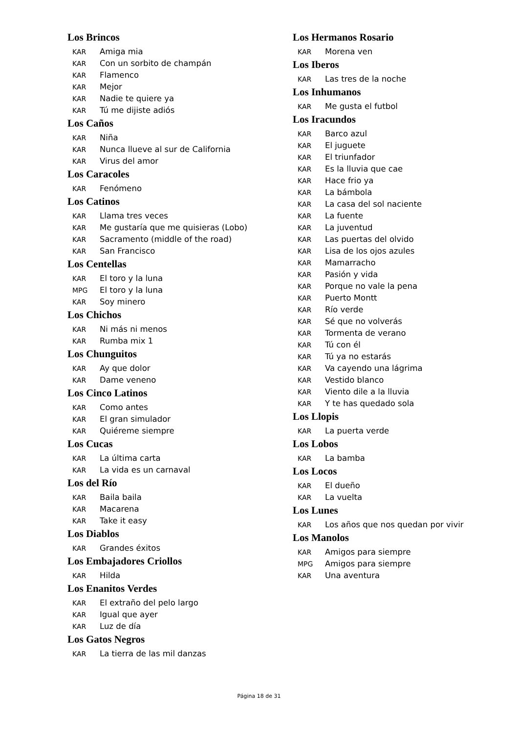Los Brincos
KAR Amiga mia
KAR Con un sorbito de champán
KAR Flamenco
KAR Mejor
KAR Nadie te quiere ya
KAR Tú me dijiste adiós
Los Caños
KAR Niña
KAR Nunca llueve al sur de California
KAR Virus del amor
Los Caracoles
KAR Fenómeno
Los Catinos
KAR Llama tres veces
KAR Me gustaría que me quisieras (Lobo)
KAR Sacramento (middle of the road)
KAR San Francisco
Los Centellas
KAR El toro y la luna
MPG El toro y la luna
KAR Soy minero
Los Chichos
KAR Ni más ni menos
KAR Rumba mix 1
Los Chunguitos
KAR Ay que dolor
KAR Dame veneno
Los Cinco Latinos
KAR Como antes
KAR El gran simulador
KAR Quiéreme siempre
Los Cucas
KAR La última carta
KAR La vida es un carnaval
Los del Río
KAR Baila baila
KAR Macarena
KAR Take it easy
Los Diablos
KAR Grandes éxitos
Los Embajadores Criollos
KAR Hilda
Los Enanitos Verdes
KAR El extraño del pelo largo
KAR Igual que ayer
KAR Luz de día
Los Gatos Negros
KAR La tierra de las mil danzas
Los Hermanos Rosario
KAR Morena ven
Los Iberos
KAR Las tres de la noche
Los Inhumanos
KAR Me gusta el futbol
Los Iracundos
KAR Barco azul
KAR El juguete
KAR El triunfador
KAR Es la lluvia que cae
KAR Hace frio ya
KAR La bámbola
KAR La casa del sol naciente
KAR La fuente
KAR La juventud
KAR Las puertas del olvido
KAR Lisa de los ojos azules
KAR Mamarracho
KAR Pasión y vida
KAR Porque no vale la pena
KAR Puerto Montt
KAR Río verde
KAR Sé que no volverás
KAR Tormenta de verano
KAR Tú con él
KAR Tú ya no estarás
KAR Va cayendo una lágrima
KAR Vestido blanco
KAR Viento dile a la lluvia
KAR Y te has quedado sola
Los Llopis
KAR La puerta verde
Los Lobos
KAR La bamba
Los Locos
KAR El dueño
KAR La vuelta
Los Lunes
KAR Los años que nos quedan por vivir
Los Manolos
KAR Amigos para siempre
MPG Amigos para siempre
KAR Una aventura
Página 18 de 31